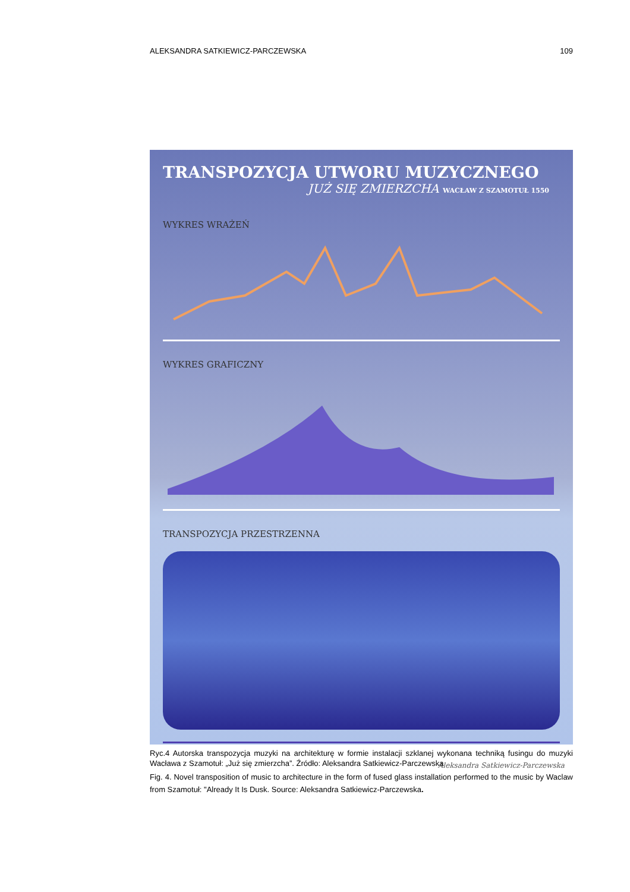ALEKSANDRA SATKIEWICZ-PARCZEWSKA 109
TRANSPOZYCJA UTWORU MUZYCZNEGO
JUŻ SIĘ ZMIERZCHA WACŁAW Z SZAMOTUŁ 1550
WYKRES WRAŻEŃ
WYKRES GRAFICZNY
TRANSPOZYCJA PRZESTRZENNA
Aleksandra Satkiewicz-Parczewska
Ryc.4 Autorska transpozycja muzyki na architekturę w formie instalacji szklanej wykonana techniką fusingu do muzyki Wacława z Szamotuł: „Już się zmierzcha”. Źródło: Aleksandra Satkiewicz-Parczewska
Fig. 4. Novel transposition of music to architecture in the form of fused glass installation performed to the music by Waclaw from Szamotuł: "Already It Is Dusk. Source: Aleksandra Satkiewicz-Parczewska.